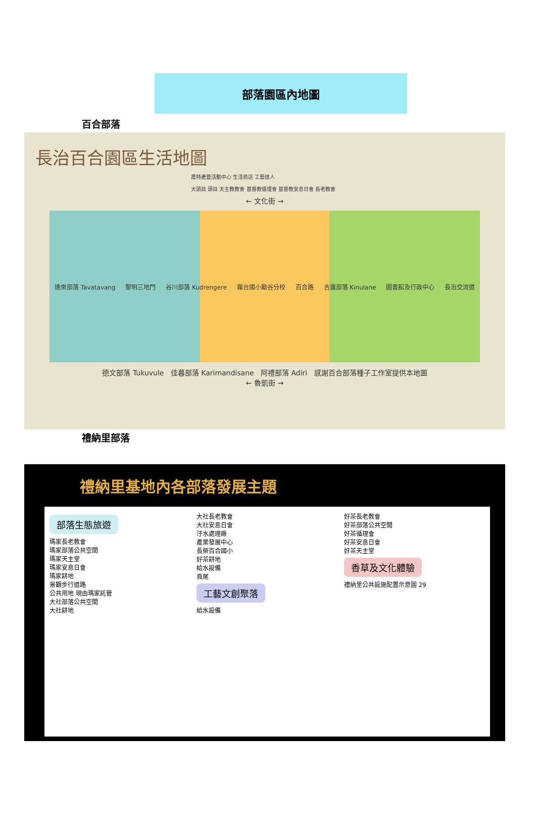部落園區內地圖
百合部落
長治百合園區生活地圖
農特產暨活動中心 生活商店 工藝達人
大頭目 頭目 天主教教會 基督教循理會 基督教安息日會 長老教會
← 文化街 →
達來部落 Tavatavang 黎明三地門 谷川部落 Kudrengere 霧台國小勵谷分校 百合路 吉露部落 Kinulane 圖書館及行政中心 長治交流道
德文部落 Tukuvule 佳暮部落 Karimandisane 阿禮部落 Adiri 感謝百合部落種子工作室提供本地圖
← 魯凱街 →
禮納里部落
禮納里基地內各部落發展主題
部落生態旅遊
瑪家長老教會
瑪家部落公共空間
瑪家天主堂
瑪家安息日會
瑪家耕地
景觀步行道路
公共用地 現由瑪家託管
大社部落公共空間
大社耕地
大社長老教會
大社安息日會
汙水處理廠
產業發展中心
長榮百合國小
好茶耕地
給水設備
頁尾
工藝文創聚落
給水設備
好茶長老教會
好茶部落公共空間
好茶循理會
好茶安息日會
好茶天主堂
香草及文化體驗
禮納里公共設施配置示意圖 29